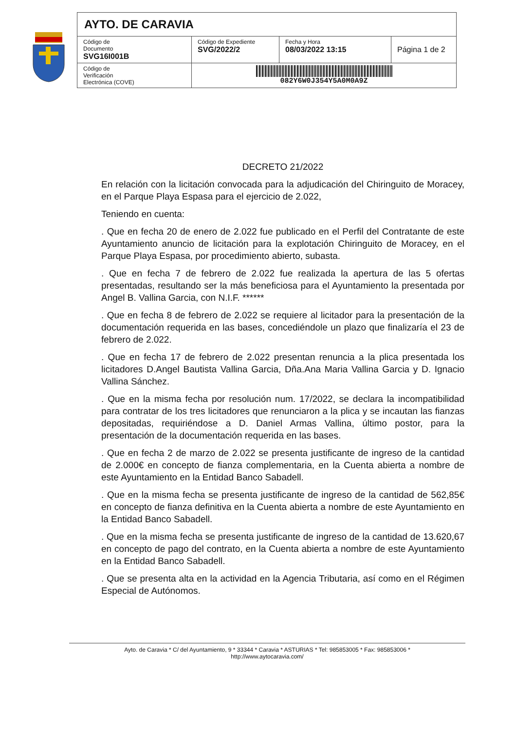| AYTO. DE CARAVIA | | | |
| Código de Documento SVG16I001B | Código de Expediente SVG/2022/2 | Fecha y Hora 08/03/2022 13:15 | Página 1 de 2 |
| Código de Verificación Electrónica (COVE) | 082Y6W0J354Y5A0M0A9Z | | |
DECRETO 21/2022
En relación con la licitación convocada para la adjudicación del Chiringuito de Moracey, en el Parque Playa Espasa para el ejercicio de 2.022,
Teniendo en cuenta:
. Que en fecha 20 de enero de 2.022 fue publicado en el Perfil del Contratante de este Ayuntamiento anuncio de licitación para la explotación Chiringuito de Moracey, en el Parque Playa Espasa, por procedimiento abierto, subasta.
. Que en fecha 7 de febrero de 2.022 fue realizada la apertura de las 5 ofertas presentadas, resultando ser la más beneficiosa para el Ayuntamiento la presentada por Angel B. Vallina Garcia, con N.I.F. ******
. Que en fecha 8 de febrero de 2.022 se requiere al licitador para la presentación de la documentación requerida en las bases, concediéndole un plazo que finalizaría el 23 de febrero de 2.022.
. Que en fecha 17 de febrero de 2.022 presentan renuncia a la plica presentada los licitadores D.Angel Bautista Vallina Garcia, Dña.Ana Maria Vallina Garcia y D. Ignacio Vallina Sánchez.
. Que en la misma fecha por resolución num. 17/2022, se declara la incompatibilidad para contratar de los tres licitadores que renunciaron a la plica y se incautan las fianzas depositadas, requiriéndose a D. Daniel Armas Vallina, último postor, para la presentación de la documentación requerida en las bases.
. Que en fecha 2 de marzo de 2.022 se presenta justificante de ingreso de la cantidad de 2.000€ en concepto de fianza complementaria, en la Cuenta abierta a nombre de este Ayuntamiento en la Entidad Banco Sabadell.
. Que en la misma fecha se presenta justificante de ingreso de la cantidad de 562,85€ en concepto de fianza definitiva en la Cuenta abierta a nombre de este Ayuntamiento en la Entidad Banco Sabadell.
. Que en la misma fecha se presenta justificante de ingreso de la cantidad de 13.620,67 en concepto de pago del contrato, en la Cuenta abierta a nombre de este Ayuntamiento en la Entidad Banco Sabadell.
. Que se presenta alta en la actividad en la Agencia Tributaria, así como en el Régimen Especial de Autónomos.
Ayto. de Caravia * C/ del Ayuntamiento, 9 * 33344 * Caravia * ASTURIAS * Tel: 985853005 * Fax: 985853006 *
http://www.aytocaravia.com/